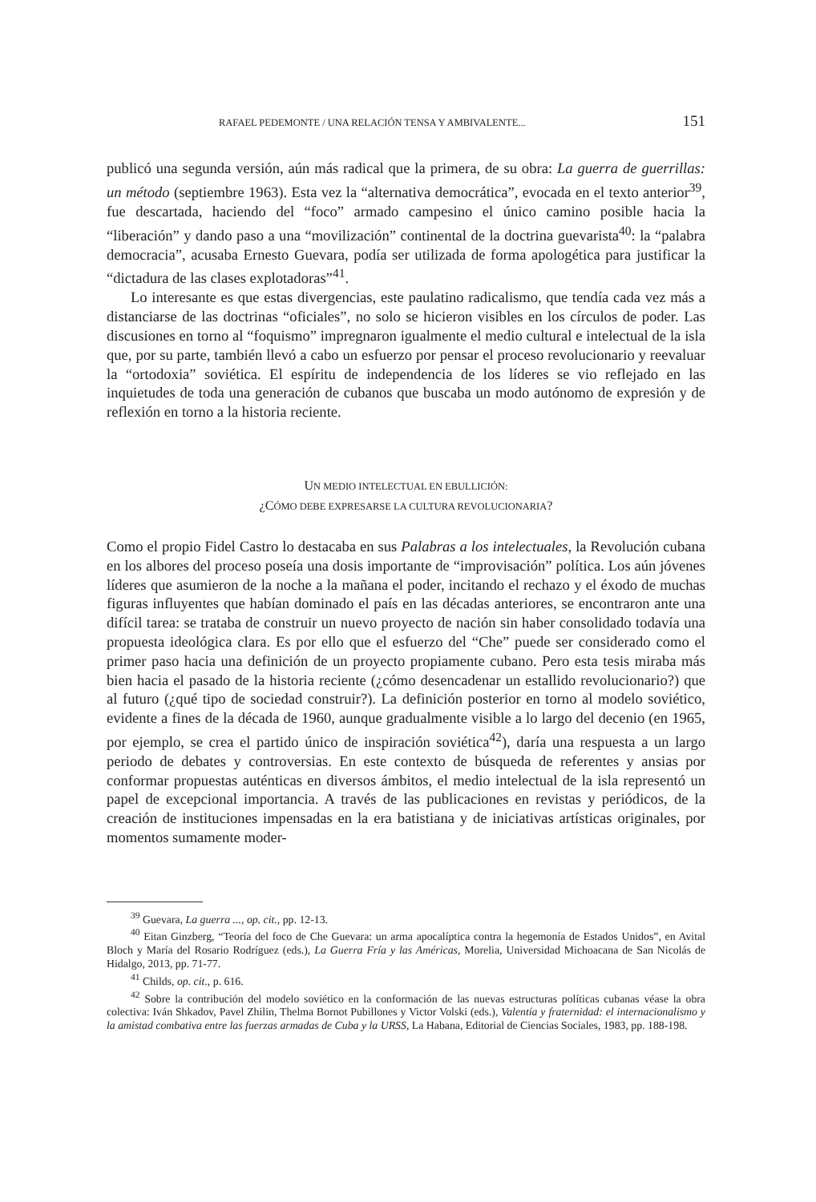RAFAEL PEDEMONTE / UNA RELACIÓN TENSA Y AMBIVALENTE... 151
publicó una segunda versión, aún más radical que la primera, de su obra: La guerra de guerrillas: un método (septiembre 1963). Esta vez la “alternativa democrática”, evocada en el texto anterior<sup>39</sup>, fue descartada, haciendo del “foco” armado campesino el único camino posible hacia la “liberación” y dando paso a una “movilización” continental de la doctrina guevarista<sup>40</sup>: la “palabra democracia”, acusaba Ernesto Guevara, podía ser utilizada de forma apologética para justificar la “dictadura de las clases explotadoras”<sup>41</sup>.
Lo interesante es que estas divergencias, este paulatino radicalismo, que tendía cada vez más a distanciarse de las doctrinas “oficiales”, no solo se hicieron visibles en los círculos de poder. Las discusiones en torno al “foquismo” impregnaron igualmente el medio cultural e intelectual de la isla que, por su parte, también llevó a cabo un esfuerzo por pensar el proceso revolucionario y reevaluar la “ortodoxia” soviética. El espíritu de independencia de los líderes se vio reflejado en las inquietudes de toda una generación de cubanos que buscaba un modo autónomo de expresión y de reflexión en torno a la historia reciente.
UN MEDIO INTELECTUAL EN EBULLICIÓN:
¿CÓMO DEBE EXPRESARSE LA CULTURA REVOLUCIONARIA?
Como el propio Fidel Castro lo destacaba en sus Palabras a los intelectuales, la Revolución cubana en los albores del proceso poseía una dosis importante de “improvisación” política. Los aún jóvenes líderes que asumieron de la noche a la mañana el poder, incitando el rechazo y el éxodo de muchas figuras influyentes que habían dominado el país en las décadas anteriores, se encontraron ante una difícil tarea: se trataba de construir un nuevo proyecto de nación sin haber consolidado todavía una propuesta ideológica clara. Es por ello que el esfuerzo del “Che” puede ser considerado como el primer paso hacia una definición de un proyecto propiamente cubano. Pero esta tesis miraba más bien hacia el pasado de la historia reciente (¿cómo desencadenar un estallido revolucionario?) que al futuro (¿qué tipo de sociedad construir?). La definición posterior en torno al modelo soviético, evidente a fines de la década de 1960, aunque gradualmente visible a lo largo del decenio (en 1965, por ejemplo, se crea el partido único de inspiración soviética<sup>42</sup>), daría una respuesta a un largo periodo de debates y controversias. En este contexto de búsqueda de referentes y ansias por conformar propuestas auténticas en diversos ámbitos, el medio intelectual de la isla representó un papel de excepcional importancia. A través de las publicaciones en revistas y periódicos, de la creación de instituciones impensadas en la era batistiana y de iniciativas artísticas originales, por momentos sumamente moder-
<sup>39</sup> Guevara, La guerra ..., op. cit., pp. 12-13.
<sup>40</sup> Eitan Ginzberg, “Teoría del foco de Che Guevara: un arma apocalíptica contra la hegemonía de Estados Unidos”, en Avital Bloch y María del Rosario Rodríguez (eds.), La Guerra Fría y las Américas, Morelia, Universidad Michoacana de San Nicolás de Hidalgo, 2013, pp. 71-77.
<sup>41</sup> Childs, op. cit., p. 616.
<sup>42</sup> Sobre la contribución del modelo soviético en la conformación de las nuevas estructuras políticas cubanas véase la obra colectiva: Iván Shkadov, Pavel Zhilin, Thelma Bornot Pubillones y Victor Volski (eds.), Valentía y fraternidad: el internacionalismo y la amistad combativa entre las fuerzas armadas de Cuba y la URSS, La Habana, Editorial de Ciencias Sociales, 1983, pp. 188-198.